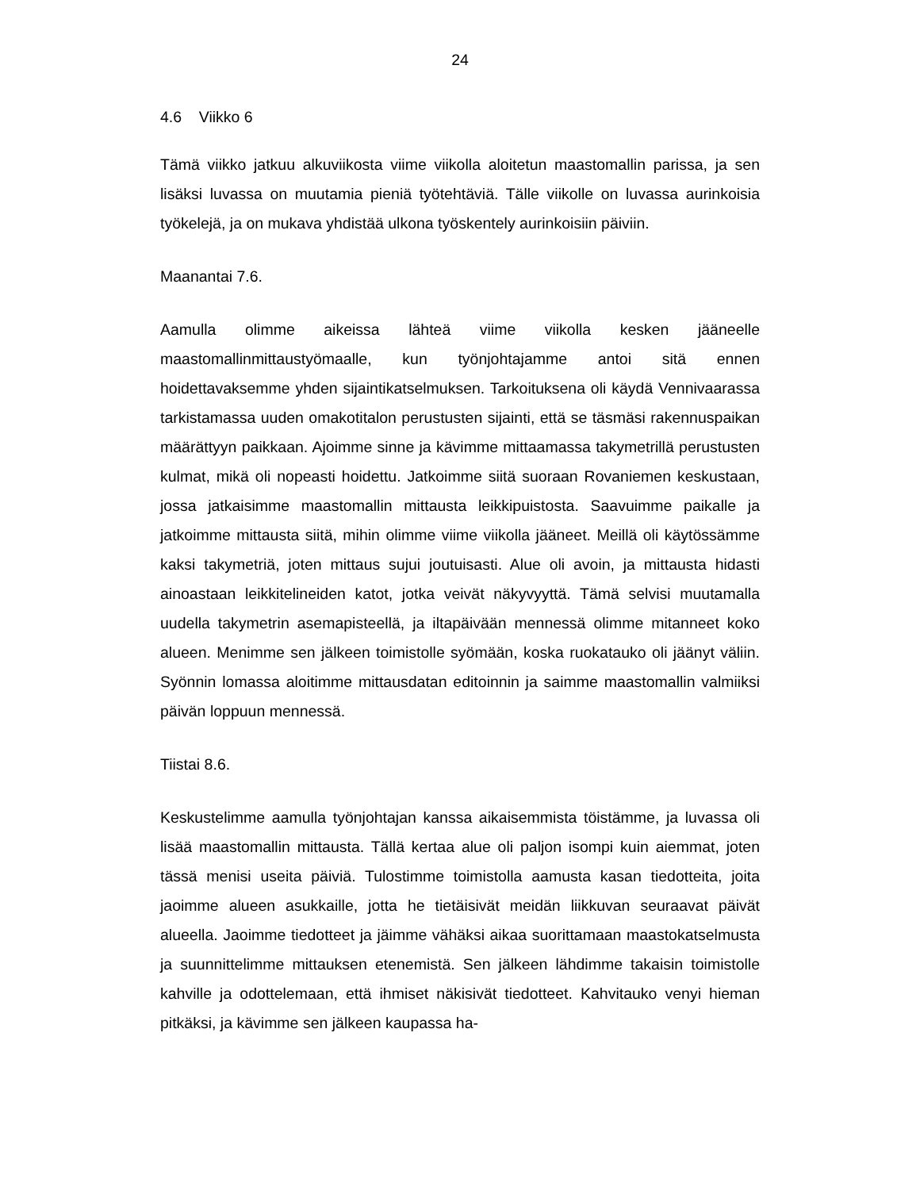24
4.6 Viikko 6
Tämä viikko jatkuu alkuviikosta viime viikolla aloitetun maastomallin parissa, ja sen lisäksi luvassa on muutamia pieniä työtehtäviä. Tälle viikolle on luvassa aurinkoisia työkelejä, ja on mukava yhdistää ulkona työskentely aurinkoisiin päiviin.
Maanantai 7.6.
Aamulla olimme aikeissa lähteä viime viikolla kesken jääneelle maastomallinmittaustyömaalle, kun työnjohtajamme antoi sitä ennen hoidettavaksemme yhden sijaintikatselmuksen. Tarkoituksena oli käydä Vennivaarassa tarkistamassa uuden omakotitalon perustusten sijainti, että se täsmäsi rakennuspaikan määrättyyn paikkaan. Ajoimme sinne ja kävimme mittaamassa takymetrillä perustusten kulmat, mikä oli nopeasti hoidettu. Jatkoimme siitä suoraan Rovaniemen keskustaan, jossa jatkaisimme maastomallin mittausta leikkipuistosta. Saavuimme paikalle ja jatkoimme mittausta siitä, mihin olimme viime viikolla jääneet. Meillä oli käytössämme kaksi takymetriä, joten mittaus sujui joutuisasti. Alue oli avoin, ja mittausta hidasti ainoastaan leikkitelineiden katot, jotka veivät näkyvyyttä. Tämä selvisi muutamalla uudella takymetrin asemapisteellä, ja iltapäivään mennessä olimme mitanneet koko alueen. Menimme sen jälkeen toimistolle syömään, koska ruokatauko oli jäänyt väliin. Syönnin lomassa aloitimme mittausdatan editoinnin ja saimme maastomallin valmiiksi päivän loppuun mennessä.
Tiistai 8.6.
Keskustelimme aamulla työnjohtajan kanssa aikaisemmista töistämme, ja luvassa oli lisää maastomallin mittausta. Tällä kertaa alue oli paljon isompi kuin aiemmat, joten tässä menisi useita päiviä. Tulostimme toimistolla aamusta kasan tiedotteita, joita jaoimme alueen asukkaille, jotta he tietäisivät meidän liikkuvan seuraavat päivät alueella. Jaoimme tiedotteet ja jäimme vähäksi aikaa suorittamaan maastokatselmusta ja suunnittelimme mittauksen etenemistä. Sen jälkeen lähdimme takaisin toimistolle kahville ja odottelemaan, että ihmiset näkisivät tiedotteet. Kahvitauko venyi hieman pitkäksi, ja kävimme sen jälkeen kaupassa ha-